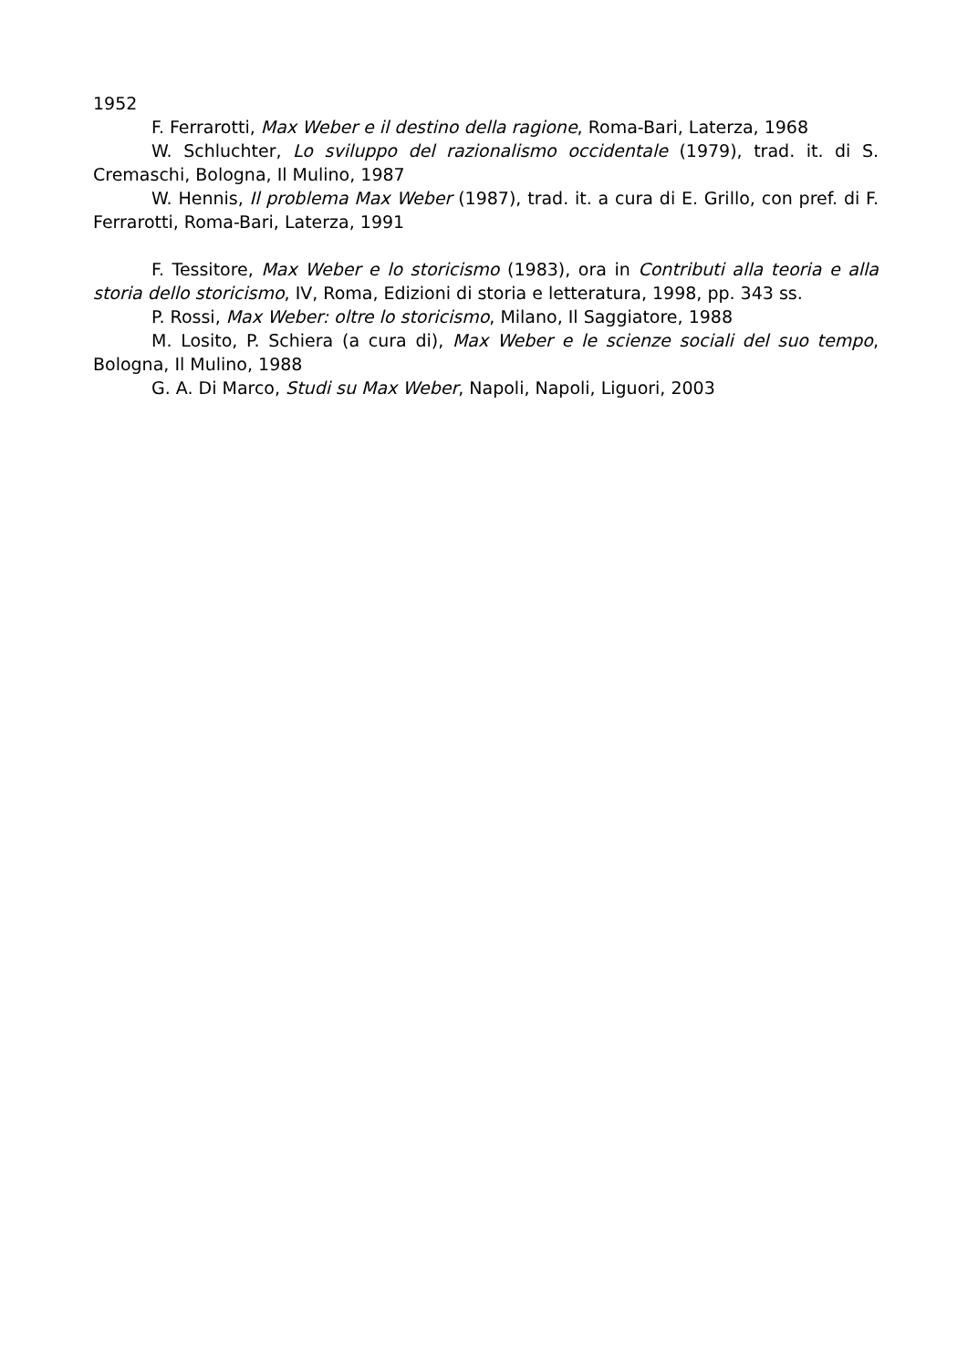1952
F. Ferrarotti, Max Weber e il destino della ragione, Roma-Bari, Laterza, 1968
W. Schluchter, Lo sviluppo del razionalismo occidentale (1979), trad. it. di S. Cremaschi, Bologna, Il Mulino, 1987
W. Hennis, Il problema Max Weber (1987), trad. it. a cura di E. Grillo, con pref. di F. Ferrarotti, Roma-Bari, Laterza, 1991
F. Tessitore, Max Weber e lo storicismo (1983), ora in Contributi alla teoria e alla storia dello storicismo, IV, Roma, Edizioni di storia e letteratura, 1998, pp. 343 ss.
P. Rossi, Max Weber: oltre lo storicismo, Milano, Il Saggiatore, 1988
M. Losito, P. Schiera (a cura di), Max Weber e le scienze sociali del suo tempo, Bologna, Il Mulino, 1988
G. A. Di Marco, Studi su Max Weber, Napoli, Napoli, Liguori, 2003